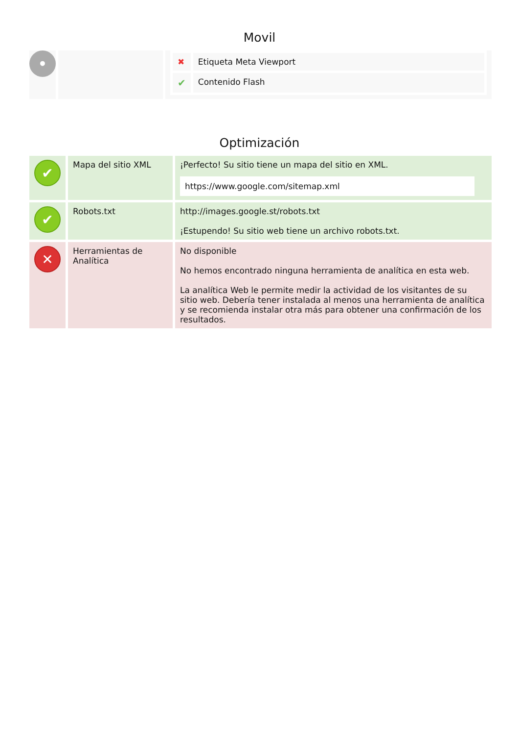Movil
| • | | / ✖ / Etiqueta Meta Viewport / / ✔ / Contenido Flash / |
Optimización
| ✔ | Mapa del sitio XML | ¡Perfecto! Su sitio tiene un mapa del sitio en XML. https://www.google.com/sitemap.xml |
| ✔ | Robots.txt | http://images.google.st/robots.txt ¡Estupendo! Su sitio web tiene un archivo robots.txt. |
| ✕ | Herramientas de Analítica | No disponible No hemos encontrado ninguna herramienta de analítica en esta web. La analítica Web le permite medir la actividad de los visitantes de su sitio web. Debería tener instalada al menos una herramienta de analítica y se recomienda instalar otra más para obtener una confirmación de los resultados. |